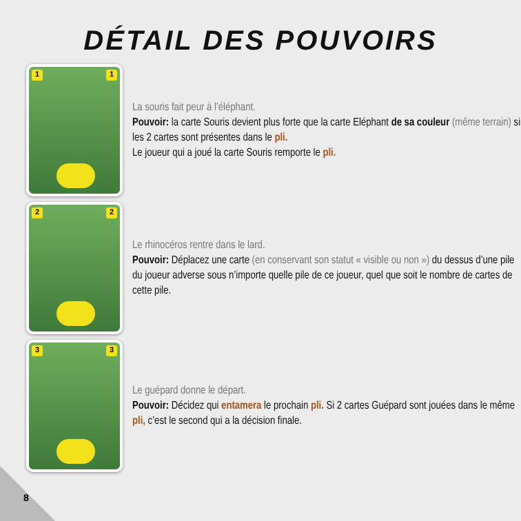DÉTAIL DES POUVOIRS
1 1
La souris fait peur à l’éléphant.
Pouvoir: la carte Souris devient plus forte que la carte Eléphant de sa couleur (même terrain) si les 2 cartes sont présentes dans le pli.
Le joueur qui a joué la carte Souris remporte le pli.
2 2
Le rhinocéros rentre dans le lard.
Pouvoir: Déplacez une carte (en conservant son statut « visible ou non ») du dessus d’une pile du joueur adverse sous n’importe quelle pile de ce joueur, quel que soit le nombre de cartes de cette pile.
3 3
Le guépard donne le départ.
Pouvoir: Décidez qui entamera le prochain pli. Si 2 cartes Guépard sont jouées dans le même pli, c’est le second qui a la décision finale.
8